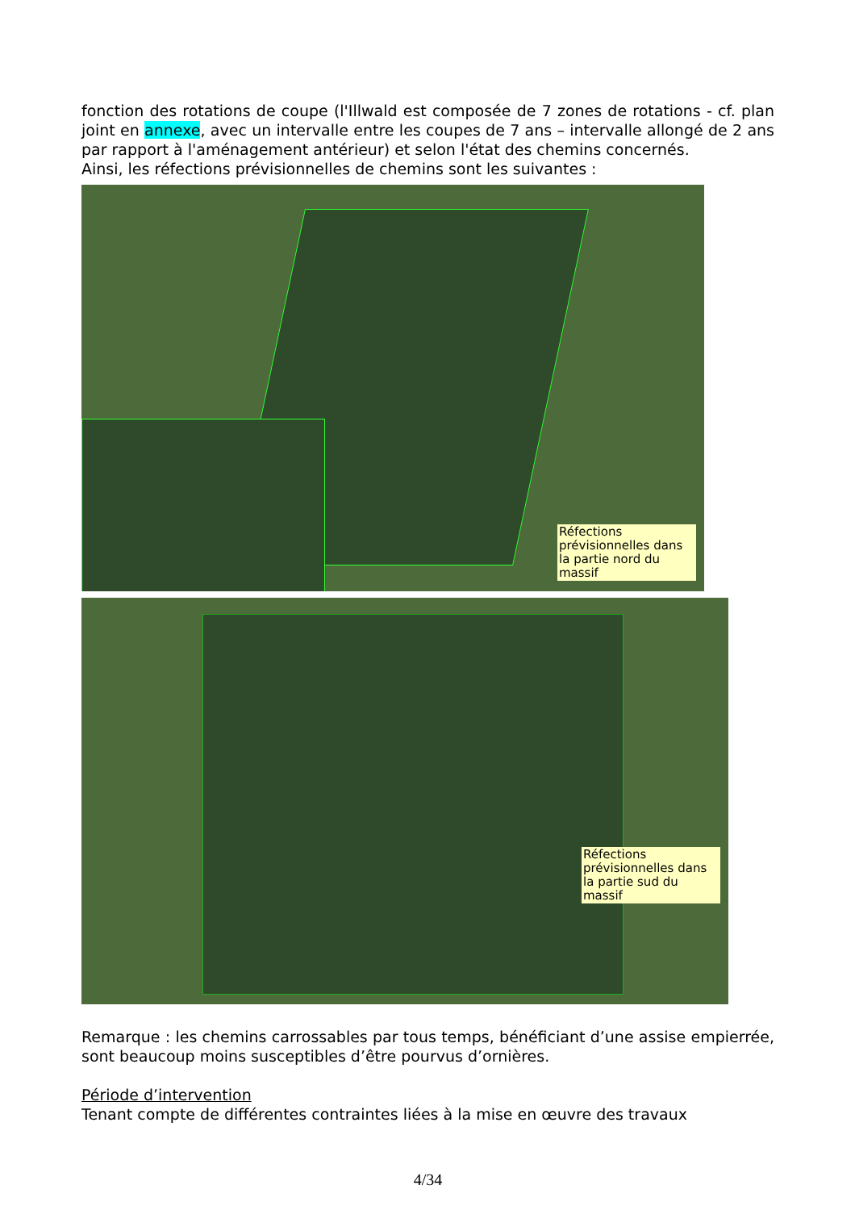fonction des rotations de coupe (l'Illwald est composée de 7 zones de rotations - cf. plan joint en annexe, avec un intervalle entre les coupes de 7 ans – intervalle allongé de 2 ans par rapport à l'aménagement antérieur) et selon l'état des chemins concernés.
Ainsi, les réfections prévisionnelles de chemins sont les suivantes :
Réfections prévisionnelles dans la partie nord du massif
Réfections prévisionnelles dans la partie sud du massif
Remarque : les chemins carrossables par tous temps, bénéficiant d’une assise empierrée, sont beaucoup moins susceptibles d’être pourvus d’ornières.
Période d’intervention
Tenant compte de différentes contraintes liées à la mise en œuvre des travaux
4/34